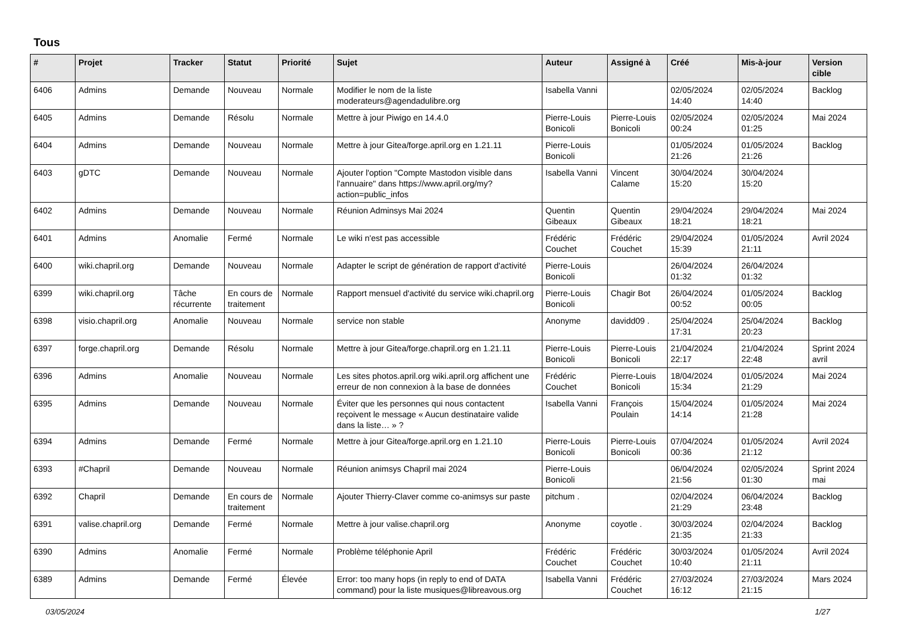Tous
| # | Projet | Tracker | Statut | Priorité | Sujet | Auteur | Assigné à | Créé | Mis-à-jour | Version cible |
| --- | --- | --- | --- | --- | --- | --- | --- | --- | --- | --- |
| 6406 | Admins | Demande | Nouveau | Normale | Modifier le nom de la liste moderateurs@agendadulibre.org | Isabella Vanni | | 02/05/2024 14:40 | 02/05/2024 14:40 | Backlog |
| 6405 | Admins | Demande | Résolu | Normale | Mettre à jour Piwigo en 14.4.0 | Pierre-Louis Bonicoli | Pierre-Louis Bonicoli | 02/05/2024 00:24 | 02/05/2024 01:25 | Mai 2024 |
| 6404 | Admins | Demande | Nouveau | Normale | Mettre à jour Gitea/forge.april.org en 1.21.11 | Pierre-Louis Bonicoli | | 01/05/2024 21:26 | 01/05/2024 21:26 | Backlog |
| 6403 | gDTC | Demande | Nouveau | Normale | Ajouter l'option "Compte Mastodon visible dans l'annuaire" dans https://www.april.org/my?action=public_infos | Isabella Vanni | Vincent Calame | 30/04/2024 15:20 | 30/04/2024 15:20 | |
| 6402 | Admins | Demande | Nouveau | Normale | Réunion Adminsys Mai 2024 | Quentin Gibeaux | Quentin Gibeaux | 29/04/2024 18:21 | 29/04/2024 18:21 | Mai 2024 |
| 6401 | Admins | Anomalie | Fermé | Normale | Le wiki n'est pas accessible | Frédéric Couchet | Frédéric Couchet | 29/04/2024 15:39 | 01/05/2024 21:11 | Avril 2024 |
| 6400 | wiki.chapril.org | Demande | Nouveau | Normale | Adapter le script de génération de rapport d'activité | Pierre-Louis Bonicoli | | 26/04/2024 01:32 | 26/04/2024 01:32 | |
| 6399 | wiki.chapril.org | Tâche récurrente | En cours de traitement | Normale | Rapport mensuel d'activité du service wiki.chapril.org | Pierre-Louis Bonicoli | Chagir Bot | 26/04/2024 00:52 | 01/05/2024 00:05 | Backlog |
| 6398 | visio.chapril.org | Anomalie | Nouveau | Normale | service non stable | Anonyme | davidd09 . | 25/04/2024 17:31 | 25/04/2024 20:23 | Backlog |
| 6397 | forge.chapril.org | Demande | Résolu | Normale | Mettre à jour Gitea/forge.chapril.org en 1.21.11 | Pierre-Louis Bonicoli | Pierre-Louis Bonicoli | 21/04/2024 22:17 | 21/04/2024 22:48 | Sprint 2024 avril |
| 6396 | Admins | Anomalie | Nouveau | Normale | Les sites photos.april.org wiki.april.org affichent une erreur de non connexion à la base de données | Frédéric Couchet | Pierre-Louis Bonicoli | 18/04/2024 15:34 | 01/05/2024 21:29 | Mai 2024 |
| 6395 | Admins | Demande | Nouveau | Normale | Éviter que les personnes qui nous contactent reçoivent le message « Aucun destinataire valide dans la liste… » ? | Isabella Vanni | François Poulain | 15/04/2024 14:14 | 01/05/2024 21:28 | Mai 2024 |
| 6394 | Admins | Demande | Fermé | Normale | Mettre à jour Gitea/forge.april.org en 1.21.10 | Pierre-Louis Bonicoli | Pierre-Louis Bonicoli | 07/04/2024 00:36 | 01/05/2024 21:12 | Avril 2024 |
| 6393 | #Chapril | Demande | Nouveau | Normale | Réunion animsys Chapril mai 2024 | Pierre-Louis Bonicoli | | 06/04/2024 21:56 | 02/05/2024 01:30 | Sprint 2024 mai |
| 6392 | Chapril | Demande | En cours de traitement | Normale | Ajouter Thierry-Claver comme co-animsys sur paste | pitchum . | | 02/04/2024 21:29 | 06/04/2024 23:48 | Backlog |
| 6391 | valise.chapril.org | Demande | Fermé | Normale | Mettre à jour valise.chapril.org | Anonyme | coyotle . | 30/03/2024 21:35 | 02/04/2024 21:33 | Backlog |
| 6390 | Admins | Anomalie | Fermé | Normale | Problème téléphonie April | Frédéric Couchet | Frédéric Couchet | 30/03/2024 10:40 | 01/05/2024 21:11 | Avril 2024 |
| 6389 | Admins | Demande | Fermé | Élevée | Error: too many hops (in reply to end of DATA command) pour la liste musiques@libreavous.org | Isabella Vanni | Frédéric Couchet | 27/03/2024 16:12 | 27/03/2024 21:15 | Mars 2024 |
03/05/2024 1/27